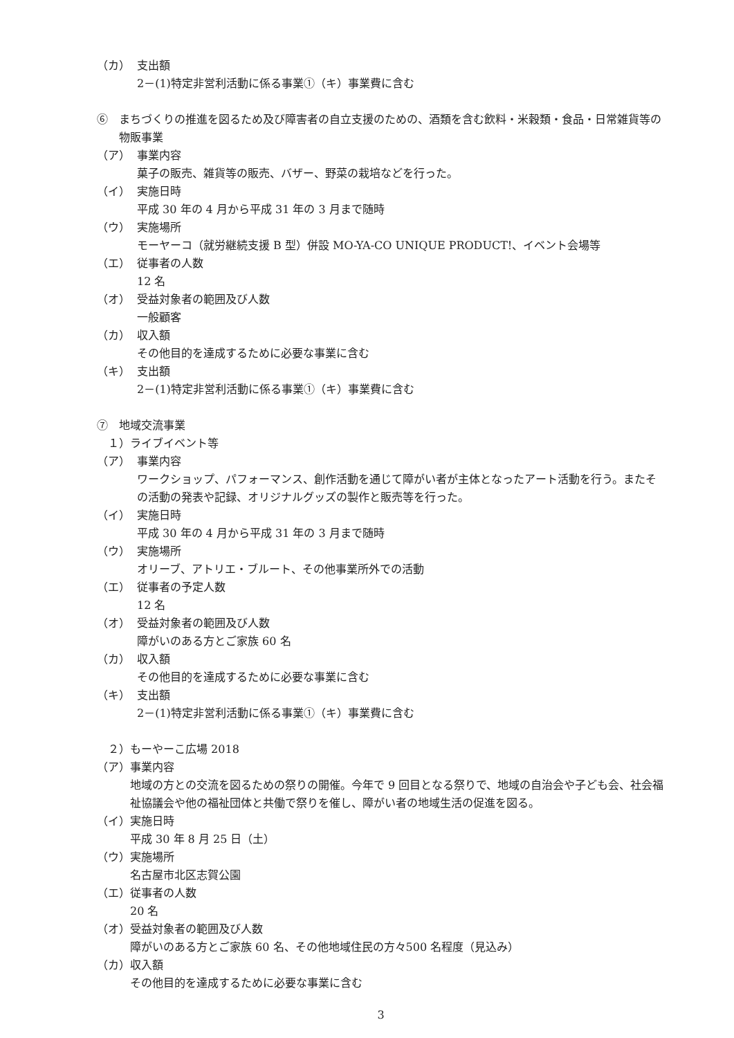（カ） 支出額
2－(1)特定非営利活動に係る事業①（キ）事業費に含む
⑥　まちづくりの推進を図るため及び障害者の自立支援のための、酒類を含む飲料・米穀類・食品・日常雑貨等の物販事業
（ア） 事業内容
菓子の販売、雑貨等の販売、バザー、野菜の栽培などを行った。
（イ） 実施日時
平成 30 年の 4 月から平成 31 年の 3 月まで随時
（ウ） 実施場所
モーヤーコ（就労継続支援 B 型）併設 MO-YA-CO UNIQUE PRODUCT!、イベント会場等
（エ） 従事者の人数
12 名
（オ） 受益対象者の範囲及び人数
一般顧客
（カ） 収入額
その他目的を達成するために必要な事業に含む
（キ） 支出額
2－(1)特定非営利活動に係る事業①（キ）事業費に含む
⑦　地域交流事業
　１）ライブイベント等
（ア） 事業内容
ワークショップ、パフォーマンス、創作活動を通じて障がい者が主体となったアート活動を行う。またその活動の発表や記録、オリジナルグッズの製作と販売等を行った。
（イ） 実施日時
平成 30 年の 4 月から平成 31 年の 3 月まで随時
（ウ） 実施場所
オリーブ、アトリエ・ブルート、その他事業所外での活動
（エ） 従事者の予定人数
12 名
（オ） 受益対象者の範囲及び人数
障がいのある方とご家族 60 名
（カ） 収入額
その他目的を達成するために必要な事業に含む
（キ） 支出額
2－(1)特定非営利活動に係る事業①（キ）事業費に含む
　２）もーやーこ広場 2018
（ア）事業内容
地域の方との交流を図るための祭りの開催。今年で 9 回目となる祭りで、地域の自治会や子ども会、社会福祉協議会や他の福祉団体と共働で祭りを催し、障がい者の地域生活の促進を図る。
（イ）実施日時
平成 30 年 8 月 25 日（土）
（ウ）実施場所
名古屋市北区志賀公園
（エ）従事者の人数
20 名
（オ）受益対象者の範囲及び人数
障がいのある方とご家族 60 名、その他地域住民の方々500 名程度（見込み）
（カ）収入額
その他目的を達成するために必要な事業に含む
3